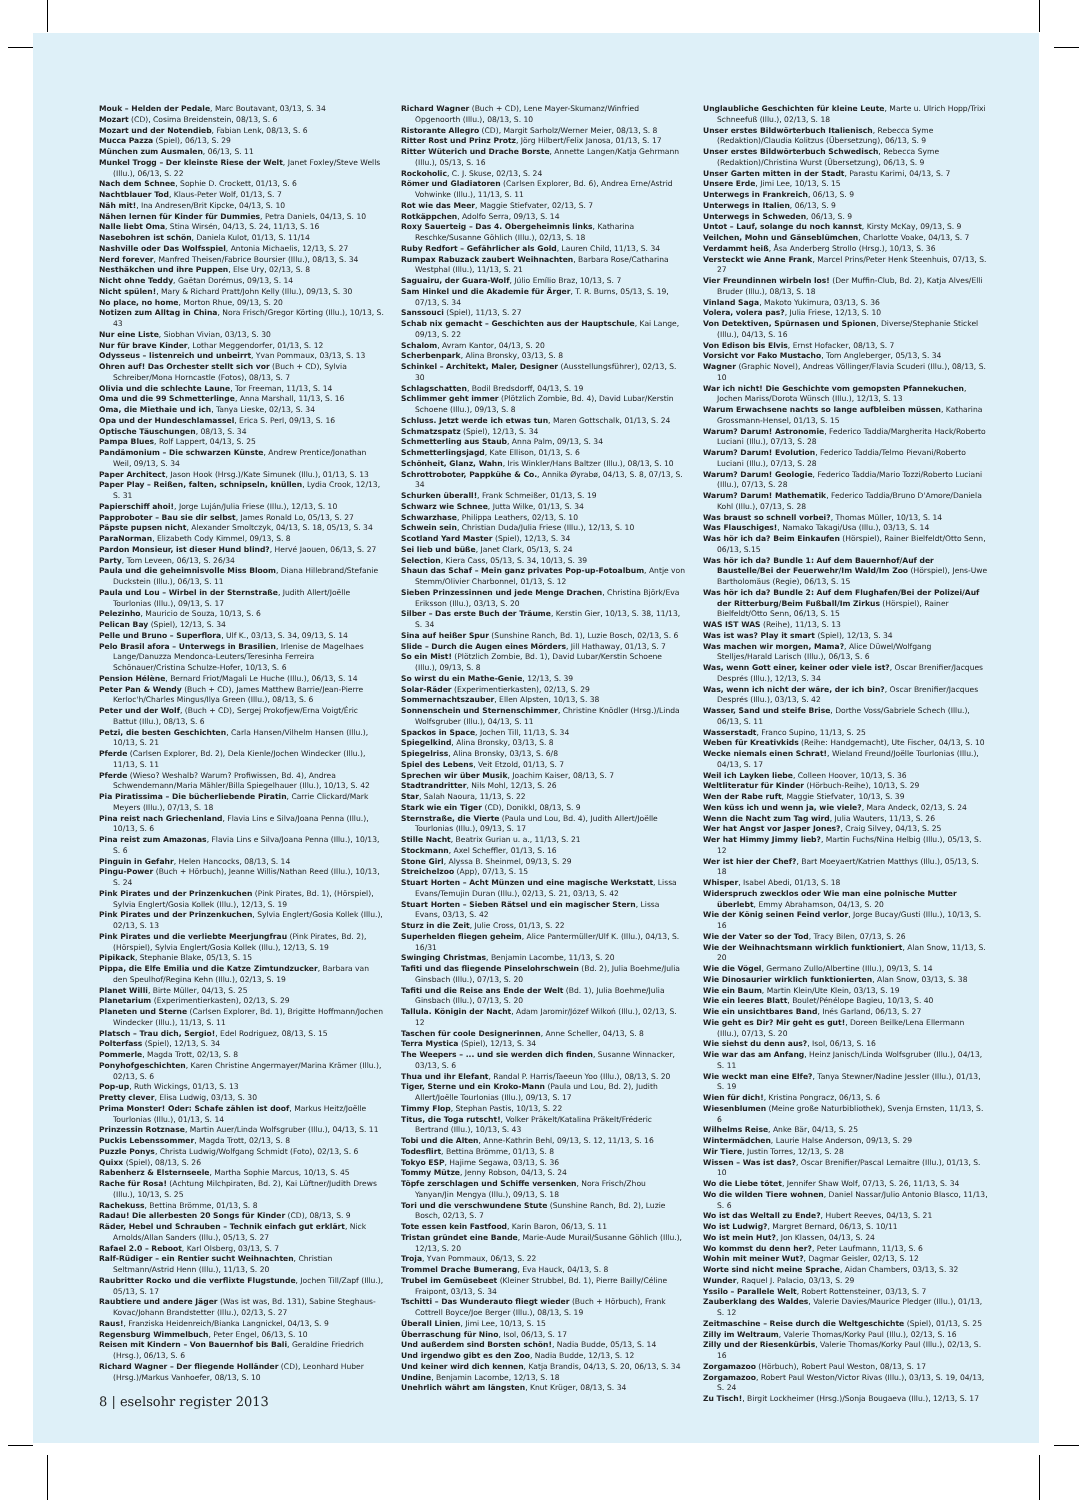Mouk – Helden der Pedale, Marc Boutavant, 03/13, S. 34
Mozart (CD), Cosima Breidenstein, 08/13, S. 6
Mozart und der Notendieb, Fabian Lenk, 08/13, S. 6
Mucca Pazza (Spiel), 06/13, S. 29
München zum Ausmalen, 06/13, S. 11
Munkel Trogg – Der kleinste Riese der Welt, Janet Foxley/Steve Wells (Illu.), 06/13, S. 22
Nach dem Schnee, Sophie D. Crockett, 01/13, S. 6
Nachtblauer Tod, Klaus-Peter Wolf, 01/13, S. 7
Näh mit!, Ina Andresen/Brit Kipcke, 04/13, S. 10
Nähen lernen für Kinder für Dummies, Petra Daniels, 04/13, S. 10
Nalle liebt Oma, Stina Wirsén, 04/13, S. 24, 11/13, S. 16
Nasebohren ist schön, Daniela Kulot, 01/13, S. 11/14
Nashville oder Das Wolfsspiel, Antonia Michaelis, 12/13, S. 27
Nerd forever, Manfred Theisen/Fabrice Boursier (Illu.), 08/13, S. 34
Nesthäkchen und ihre Puppen, Else Ury, 02/13, S. 8
Nicht ohne Teddy, Gaëtan Dorémus, 09/13, S. 14
Nicht spülen!, Mary & Richard Pratt/John Kelly (Illu.), 09/13, S. 30
No place, no home, Morton Rhue, 09/13, S. 20
Notizen zum Alltag in China, Nora Frisch/Gregor Körting (Illu.), 10/13, S. 43
Nur eine Liste, Siobhan Vivian, 03/13, S. 30
Nur für brave Kinder, Lothar Meggendorfer, 01/13, S. 12
Odysseus – listenreich und unbeirrt, Yvan Pommaux, 03/13, S. 13
Ohren auf! Das Orchester stellt sich vor (Buch + CD), Sylvia Schreiber/Mona Horncastle (Fotos), 08/13, S. 7
Olivia und die schlechte Laune, Tor Freeman, 11/13, S. 14
Oma und die 99 Schmetterlinge, Anna Marshall, 11/13, S. 16
Oma, die Miethaie und ich, Tanya Lieske, 02/13, S. 34
Opa und der Hundeschlamassel, Erica S. Perl, 09/13, S. 16
Optische Täuschungen, 08/13, S. 34
Pampa Blues, Rolf Lappert, 04/13, S. 25
Pandämonium – Die schwarzen Künste, Andrew Prentice/Jonathan Weil, 09/13, S. 34
Paper Architect, Jason Hook (Hrsg.)/Kate Simunek (Illu.), 01/13, S. 13
Paper Play – Reißen, falten, schnipseln, knüllen, Lydia Crook, 12/13, S. 31
Papierschiff ahoi!, Jorge Luján/Julia Friese (Illu.), 12/13, S. 10
Papproboter – Bau sie dir selbst, James Ronald Lo, 05/13, S. 27
Päpste pupsen nicht, Alexander Smoltczyk, 04/13, S. 18, 05/13, S. 34
ParaNorman, Elizabeth Cody Kimmel, 09/13, S. 8
Pardon Monsieur, ist dieser Hund blind?, Hervé Jaouen, 06/13, S. 27
Party, Tom Leveen, 06/13, S. 26/34
Paula und die geheimnisvolle Miss Bloom, Diana Hillebrand/Stefanie Duckstein (Illu.), 06/13, S. 11
Paula und Lou – Wirbel in der Sternstraße, Judith Allert/Joëlle Tourlonias (Illu.), 09/13, S. 17
Pelezinho, Mauricio de Souza, 10/13, S. 6
Pelican Bay (Spiel), 12/13, S. 34
Pelle und Bruno – Superflora, Ulf K., 03/13, S. 34, 09/13, S. 14
Pelo Brasil afora – Unterwegs in Brasilien, Irlenise de Magelhaes Lange/Danuzza Mendonca-Leuters/Teresinha Ferreira Schönauer/Cristina Schulze-Hofer, 10/13, S. 6
Pension Hélène, Bernard Friot/Magali Le Huche (Illu.), 06/13, S. 14
Peter Pan & Wendy (Buch + CD), James Matthew Barrie/Jean-Pierre Kerloc'h/Charles Mingus/Ilya Green (Illu.), 08/13, S. 6
Peter und der Wolf, (Buch + CD), Sergej Prokofjew/Erna Voigt/Éric Battut (Illu.), 08/13, S. 6
Petzi, die besten Geschichten, Carla Hansen/Vilhelm Hansen (Illu.), 10/13, S. 21
Pferde (Carlsen Explorer, Bd. 2), Dela Kienle/Jochen Windecker (Illu.), 11/13, S. 11
Pferde (Wieso? Weshalb? Warum? Profiwissen, Bd. 4), Andrea Schwendemann/Maria Mähler/Billa Spiegelhauer (Illu.), 10/13, S. 42
Pia Piratissima – Die bücherliebende Piratin, Carrie Clickard/Mark Meyers (Illu.), 07/13, S. 18
Pina reist nach Griechenland, Flavia Lins e Silva/Joana Penna (Illu.), 10/13, S. 6
Pina reist zum Amazonas, Flavia Lins e Silva/Joana Penna (Illu.), 10/13, S. 6
Pinguin in Gefahr, Helen Hancocks, 08/13, S. 14
Pingu-Power (Buch + Hörbuch), Jeanne Willis/Nathan Reed (Illu.), 10/13, S. 24
Pink Pirates und der Prinzenkuchen (Pink Pirates, Bd. 1), (Hörspiel), Sylvia Englert/Gosia Kollek (Illu.), 12/13, S. 19
Pink Pirates und der Prinzenkuchen, Sylvia Englert/Gosia Kollek (Illu.), 02/13, S. 13
Pink Pirates und die verliebte Meerjungfrau (Pink Pirates, Bd. 2), (Hörspiel), Sylvia Englert/Gosia Kollek (Illu.), 12/13, S. 19
Pipikack, Stephanie Blake, 05/13, S. 15
Pippa, die Elfe Emilia und die Katze Zimtundzucker, Barbara van den Speulhof/Regina Kehn (Illu.), 02/13, S. 19
Planet Willi, Birte Müller, 04/13, S. 25
Planetarium (Experimentierkasten), 02/13, S. 29
Planeten und Sterne (Carlsen Explorer, Bd. 1), Brigitte Hoffmann/Jochen Windecker (Illu.), 11/13, S. 11
Platsch – Trau dich, Sergio!, Edel Rodriguez, 08/13, S. 15
Polterfass (Spiel), 12/13, S. 34
Pommerle, Magda Trott, 02/13, S. 8
Ponyhofgeschichten, Karen Christine Angermayer/Marina Krämer (Illu.), 02/13, S. 6
Pop-up, Ruth Wickings, 01/13, S. 13
Pretty clever, Elisa Ludwig, 03/13, S. 30
Prima Monster! Oder: Schafe zählen ist doof, Markus Heitz/Joëlle Tourlonias (Illu.), 01/13, S. 14
Prinzessin Rotznase, Martin Auer/Linda Wolfsgruber (Illu.), 04/13, S. 11
Puckis Lebenssommer, Magda Trott, 02/13, S. 8
Puzzle Ponys, Christa Ludwig/Wolfgang Schmidt (Foto), 02/13, S. 6
Quixx (Spiel), 08/13, S. 26
Rabenherz & Elsternseele, Martha Sophie Marcus, 10/13, S. 45
Rache für Rosa! (Achtung Milchpiraten, Bd. 2), Kai Lüftner/Judith Drews (Illu.), 10/13, S. 25
Rachekuss, Bettina Brömme, 01/13, S. 8
Radau! Die allerbesten 20 Songs für Kinder (CD), 08/13, S. 9
Räder, Hebel und Schrauben – Technik einfach gut erklärt, Nick Arnolds/Allan Sanders (Illu.), 05/13, S. 27
Rafael 2.0 – Reboot, Karl Olsberg, 03/13, S. 7
Ralf-Rüdiger – ein Rentier sucht Weihnachten, Christian Seltmann/Astrid Henn (Illu.), 11/13, S. 20
Raubritter Rocko und die verflixte Flugstunde, Jochen Till/Zapf (Illu.), 05/13, S. 17
Raubtiere und andere Jäger (Was ist was, Bd. 131), Sabine Steghaus-Kovac/Johann Brandstetter (Illu.), 02/13, S. 27
Raus!, Franziska Heidenreich/Bianka Langnickel, 04/13, S. 9
Regensburg Wimmelbuch, Peter Engel, 06/13, S. 10
Reisen mit Kindern – Von Bauernhof bis Bali, Geraldine Friedrich (Hrsg.), 06/13, S. 6
Richard Wagner – Der fliegende Holländer (CD), Leonhard Huber (Hrsg.)/Markus Vanhoefer, 08/13, S. 10
Richard Wagner (Buch + CD), Lene Mayer-Skumanz/Winfried Opgenoorth (Illu.), 08/13, S. 10
Ristorante Allegro (CD), Margit Sarholz/Werner Meier, 08/13, S. 8
Ritter Rost und Prinz Protz, Jörg Hilbert/Felix Janosa, 01/13, S. 17
Ritter Wüterich und Drache Borste, Annette Langen/Katja Gehrmann (Illu.), 05/13, S. 16
Rockoholic, C. J. Skuse, 02/13, S. 24
Römer und Gladiatoren (Carlsen Explorer, Bd. 6), Andrea Erne/Astrid Vohwinke (Illu.), 11/13, S. 11
Rot wie das Meer, Maggie Stiefvater, 02/13, S. 7
Rotkäppchen, Adolfo Serra, 09/13, S. 14
Roxy Sauerteig – Das 4. Obergeheimnis links, Katharina Reschke/Susanne Göhlich (Illu.), 02/13, S. 18
Ruby Redfort – Gefährlicher als Gold, Lauren Child, 11/13, S. 34
Rumpax Rabuzack zaubert Weihnachten, Barbara Rose/Catharina Westphal (Illu.), 11/13, S. 21
Saguairu, der Guara-Wolf, Júlio Emílio Braz, 10/13, S. 7
Sam Hinkel und die Akademie für Ärger, T. R. Burns, 05/13, S. 19, 07/13, S. 34
Sanssouci (Spiel), 11/13, S. 27
Schab nix gemacht – Geschichten aus der Hauptschule, Kai Lange, 09/13, S. 22
Schalom, Avram Kantor, 04/13, S. 20
Scherbenpark, Alina Bronsky, 03/13, S. 8
Schinkel – Architekt, Maler, Designer (Ausstellungsführer), 02/13, S. 30
Schlagschatten, Bodil Bredsdorff, 04/13, S. 19
Schlimmer geht immer (Plötzlich Zombie, Bd. 4), David Lubar/Kerstin Schoene (Illu.), 09/13, S. 8
Schluss. Jetzt werde ich etwas tun, Maren Gottschalk, 01/13, S. 24
Schmatzspatz (Spiel), 12/13, S. 34
Schmetterling aus Staub, Anna Palm, 09/13, S. 34
Schmetterlingsjagd, Kate Ellison, 01/13, S. 6
Schönheit, Glanz, Wahn, Iris Winkler/Hans Baltzer (Illu.), 08/13, S. 10
Schrottroboter, Pappkühe & Co., Annika Øyrabø, 04/13, S. 8, 07/13, S. 34
Schurken überall!, Frank Schmeißer, 01/13, S. 19
Schwarz wie Schnee, Jutta Wilke, 01/13, S. 34
Schwarzhase, Philippa Leathers, 02/13, S. 10
Schwein sein, Christian Duda/Julia Friese (Illu.), 12/13, S. 10
Scotland Yard Master (Spiel), 12/13, S. 34
Sei lieb und büße, Janet Clark, 05/13, S. 24
Selection, Kiera Cass, 05/13, S. 34, 10/13, S. 39
Shaun das Schaf – Mein ganz privates Pop-up-Fotoalbum, Antje von Stemm/Olivier Charbonnel, 01/13, S. 12
Sieben Prinzessinnen und jede Menge Drachen, Christina Björk/Eva Eriksson (Illu.), 03/13, S. 20
Silber – Das erste Buch der Träume, Kerstin Gier, 10/13, S. 38, 11/13, S. 34
Sina auf heißer Spur (Sunshine Ranch, Bd. 1), Luzie Bosch, 02/13, S. 6
Slide – Durch die Augen eines Mörders, Jill Hathaway, 01/13, S. 7
So ein Mist! (Plötzlich Zombie, Bd. 1), David Lubar/Kerstin Schoene (Illu.), 09/13, S. 8
So wirst du ein Mathe-Genie, 12/13, S. 39
Solar-Räder (Experimentierkasten), 02/13, S. 29
Sommernachtszauber, Ellen Alpsten, 10/13, S. 38
Sonnenschein und Sternenschimmer, Christine Knödler (Hrsg.)/Linda Wolfsgruber (Illu.), 04/13, S. 11
Spackos in Space, Jochen Till, 11/13, S. 34
Spiegelkind, Alina Bronsky, 03/13, S. 8
Spiegelriss, Alina Bronsky, 03/13, S. 6/8
Spiel des Lebens, Veit Etzold, 01/13, S. 7
Sprechen wir über Musik, Joachim Kaiser, 08/13, S. 7
Stadtrandritter, Nils Mohl, 12/13, S. 26
Star, Salah Naoura, 11/13, S. 22
Stark wie ein Tiger (CD), Donikkl, 08/13, S. 9
Sternstraße, die Vierte (Paula und Lou, Bd. 4), Judith Allert/Joëlle Tourlonias (Illu.), 09/13, S. 17
Stille Nacht, Beatrix Gurian u. a., 11/13, S. 21
Stockmann, Axel Scheffler, 01/13, S. 16
Stone Girl, Alyssa B. Sheinmel, 09/13, S. 29
Streichelzoo (App), 07/13, S. 15
Stuart Horten – Acht Münzen und eine magische Werkstatt, Lissa Evans/Temujin Duran (Illu.), 02/13, S. 21, 03/13, S. 42
Stuart Horten – Sieben Rätsel und ein magischer Stern, Lissa Evans, 03/13, S. 42
Sturz in die Zeit, Julie Cross, 01/13, S. 22
Superhelden fliegen geheim, Alice Pantermüller/Ulf K. (Illu.), 04/13, S. 16/31
Swinging Christmas, Benjamin Lacombe, 11/13, S. 20
Tafiti und das fliegende Pinselohrschwein (Bd. 2), Julia Boehme/Julia Ginsbach (Illu.), 07/13, S. 20
Tafiti und die Reise ans Ende der Welt (Bd. 1), Julia Boehme/Julia Ginsbach (Illu.), 07/13, S. 20
Tallula. Königin der Nacht, Adam Jaromir/Józef Wilkoń (Illu.), 02/13, S. 12
Taschen für coole Designerinnen, Anne Scheller, 04/13, S. 8
Terra Mystica (Spiel), 12/13, S. 34
The Weepers – ... und sie werden dich finden, Susanne Winnacker, 03/13, S. 6
Thua und ihr Elefant, Randal P. Harris/Taeeun Yoo (Illu.), 08/13, S. 20
Tiger, Sterne und ein Kroko-Mann (Paula und Lou, Bd. 2), Judith Allert/Joëlle Tourlonias (Illu.), 09/13, S. 17
Timmy Flop, Stephan Pastis, 10/13, S. 22
Titus, die Toga rutscht!, Volker Präkelt/Katalina Präkelt/Fréderic Bertrand (Illu.), 10/13, S. 43
Tobi und die Alten, Anne-Kathrin Behl, 09/13, S. 12, 11/13, S. 16
Todesflirt, Bettina Brömme, 01/13, S. 8
Tokyo ESP, Hajime Segawa, 03/13, S. 36
Tommy Mütze, Jenny Robson, 04/13, S. 24
Töpfe zerschlagen und Schiffe versenken, Nora Frisch/Zhou Yanyan/Jin Mengya (Illu.), 09/13, S. 18
Tori und die verschwundene Stute (Sunshine Ranch, Bd. 2), Luzie Bosch, 02/13, S. 7
Tote essen kein Fastfood, Karin Baron, 06/13, S. 11
Tristan gründet eine Bande, Marie-Aude Murail/Susanne Göhlich (Illu.), 12/13, S. 20
Troja, Yvan Pommaux, 06/13, S. 22
Trommel Drache Bumerang, Eva Hauck, 04/13, S. 8
Trubel im Gemüsebeet (Kleiner Strubbel, Bd. 1), Pierre Bailly/Céline Fraipont, 03/13, S. 34
Tschitti – Das Wunderauto fliegt wieder (Buch + Hörbuch), Frank Cottrell Boyce/Joe Berger (Illu.), 08/13, S. 19
Überall Linien, Jimi Lee, 10/13, S. 15
Überraschung für Nino, Isol, 06/13, S. 17
Und außerdem sind Borsten schön!, Nadia Budde, 05/13, S. 14
Und irgendwo gibt es den Zoo, Nadia Budde, 12/13, S. 12
Und keiner wird dich kennen, Katja Brandis, 04/13, S. 20, 06/13, S. 34
Undine, Benjamin Lacombe, 12/13, S. 18
Unehrlich währt am längsten, Knut Krüger, 08/13, S. 34
Unglaubliche Geschichten für kleine Leute, Marte u. Ulrich Hopp/Trixi Schneefuß (Illu.), 02/13, S. 18
Unser erstes Bildwörterbuch Italienisch, Rebecca Syme (Redaktion)/Claudia Kolitzus (Übersetzung), 06/13, S. 9
Unser erstes Bildwörterbuch Schwedisch, Rebecca Syme (Redaktion)/Christina Wurst (Übersetzung), 06/13, S. 9
Unser Garten mitten in der Stadt, Parastu Karimi, 04/13, S. 7
Unsere Erde, Jimi Lee, 10/13, S. 15
Unterwegs in Frankreich, 06/13, S. 9
Unterwegs in Italien, 06/13, S. 9
Unterwegs in Schweden, 06/13, S. 9
Untot – Lauf, solange du noch kannst, Kirsty McKay, 09/13, S. 9
Veilchen, Mohn und Gänseblümchen, Charlotte Voake, 04/13, S. 7
Verdammt heiß, Åsa Anderberg Strollo (Hrsg.), 10/13, S. 36
Versteckt wie Anne Frank, Marcel Prins/Peter Henk Steenhuis, 07/13, S. 27
Vier Freundinnen wirbeln los! (Der Muffin-Club, Bd. 2), Katja Alves/Elli Bruder (Illu.), 08/13, S. 18
Vinland Saga, Makoto Yukimura, 03/13, S. 36
Volera, volera pas?, Julia Friese, 12/13, S. 10
Von Detektiven, Spürnasen und Spionen, Diverse/Stephanie Stickel (Illu.), 04/13, S. 16
Von Edison bis Elvis, Ernst Hofacker, 08/13, S. 7
Vorsicht vor Fako Mustacho, Tom Angleberger, 05/13, S. 34
Wagner (Graphic Novel), Andreas Völlinger/Flavia Scuderi (Illu.), 08/13, S. 10
War ich nicht! Die Geschichte vom gemopsten Pfannekuchen, Jochen Mariss/Dorota Wünsch (Illu.), 12/13, S. 13
Warum Erwachsene nachts so lange aufbleiben müssen, Katharina Grossmann-Hensel, 01/13, S. 15
Warum? Darum! Astronomie, Federico Taddia/Margherita Hack/Roberto Luciani (Illu.), 07/13, S. 28
Warum? Darum! Evolution, Federico Taddia/Telmo Pievani/Roberto Luciani (Illu.), 07/13, S. 28
Warum? Darum! Geologie, Federico Taddia/Mario Tozzi/Roberto Luciani (Illu.), 07/13, S. 28
Warum? Darum! Mathematik, Federico Taddia/Bruno D'Amore/Daniela Kohl (Illu.), 07/13, S. 28
Was braust so schnell vorbei?, Thomas Müller, 10/13, S. 14
Was Flauschiges!, Namako Takagi/Usa (Illu.), 03/13, S. 14
Was hör ich da? Beim Einkaufen (Hörspiel), Rainer Bielfeldt/Otto Senn, 06/13, S.15
Was hör ich da? Bundle 1: Auf dem Bauernhof/Auf der Baustelle/Bei der Feuerwehr/Im Wald/Im Zoo (Hörspiel), Jens-Uwe Bartholomäus (Regie), 06/13, S. 15
Was hör ich da? Bundle 2: Auf dem Flughafen/Bei der Polizei/Auf der Ritterburg/Beim Fußball/Im Zirkus (Hörspiel), Rainer Bielfeldt/Otto Senn, 06/13, S. 15
WAS IST WAS (Reihe), 11/13, S. 13
Was ist was? Play it smart (Spiel), 12/13, S. 34
Was machen wir morgen, Mama?, Alice Düwel/Wolfgang Stelljes/Harald Larisch (Illu.), 06/13, S. 6
Was, wenn Gott einer, keiner oder viele ist?, Oscar Brenifier/Jacques Després (Illu.), 12/13, S. 34
Was, wenn ich nicht der wäre, der ich bin?, Oscar Brenifier/Jacques Després (Illu.), 03/13, S. 42
Wasser, Sand und steife Brise, Dorthe Voss/Gabriele Schech (Illu.), 06/13, S. 11
Wasserstadt, Franco Supino, 11/13, S. 25
Weben für Kreativkids (Reihe: Handgemacht), Ute Fischer, 04/13, S. 10
Wecke niemals einen Schrat!, Wieland Freund/Joëlle Tourlonias (Illu.), 04/13, S. 17
Weil ich Layken liebe, Colleen Hoover, 10/13, S. 36
Weltliteratur für Kinder (Hörbuch-Reihe), 10/13, S. 29
Wen der Rabe ruft, Maggie Stiefvater, 10/13, S. 39
Wen küss ich und wenn ja, wie viele?, Mara Andeck, 02/13, S. 24
Wenn die Nacht zum Tag wird, Julia Wauters, 11/13, S. 26
Wer hat Angst vor Jasper Jones?, Craig Silvey, 04/13, S. 25
Wer hat Himmy Jimmy lieb?, Martin Fuchs/Nina Helbig (Illu.), 05/13, S. 12
Wer ist hier der Chef?, Bart Moeyaert/Katrien Matthys (Illu.), 05/13, S. 18
Whisper, Isabel Abedi, 01/13, S. 18
Widerspruch zwecklos oder Wie man eine polnische Mutter überlebt, Emmy Abrahamson, 04/13, S. 20
Wie der König seinen Feind verlor, Jorge Bucay/Gusti (Illu.), 10/13, S. 16
Wie der Vater so der Tod, Tracy Bilen, 07/13, S. 26
Wie der Weihnachtsmann wirklich funktioniert, Alan Snow, 11/13, S. 20
Wie die Vögel, Germano Zullo/Albertine (Illu.), 09/13, S. 14
Wie Dinosaurier wirklich funktionierten, Alan Snow, 03/13, S. 38
Wie ein Baum, Martin Klein/Ute Klein, 03/13, S. 19
Wie ein leeres Blatt, Boulet/Pénélope Bagieu, 10/13, S. 40
Wie ein unsichtbares Band, Inés Garland, 06/13, S. 27
Wie geht es Dir? Mir geht es gut!, Doreen Beilke/Lena Ellermann (Illu.), 07/13, S. 20
Wie siehst du denn aus?, Isol, 06/13, S. 16
Wie war das am Anfang, Heinz Janisch/Linda Wolfsgruber (Illu.), 04/13, S. 11
Wie weckt man eine Elfe?, Tanya Stewner/Nadine Jessler (Illu.), 01/13, S. 19
Wien für dich!, Kristina Pongracz, 06/13, S. 6
Wiesenblumen (Meine große Naturbibliothek), Svenja Ernsten, 11/13, S. 6
Wilhelms Reise, Anke Bär, 04/13, S. 25
Wintermädchen, Laurie Halse Anderson, 09/13, S. 29
Wir Tiere, Justin Torres, 12/13, S. 28
Wissen – Was ist das?, Oscar Brenifier/Pascal Lemaitre (Illu.), 01/13, S. 10
Wo die Liebe tötet, Jennifer Shaw Wolf, 07/13, S. 26, 11/13, S. 34
Wo die wilden Tiere wohnen, Daniel Nassar/Julio Antonio Blasco, 11/13, S. 6
Wo ist das Weltall zu Ende?, Hubert Reeves, 04/13, S. 21
Wo ist Ludwig?, Margret Bernard, 06/13, S. 10/11
Wo ist mein Hut?, Jon Klassen, 04/13, S. 24
Wo kommst du denn her?, Peter Laufmann, 11/13, S. 6
Wohin mit meiner Wut?, Dagmar Geisler, 02/13, S. 12
Worte sind nicht meine Sprache, Aidan Chambers, 03/13, S. 32
Wunder, Raquel J. Palacio, 03/13, S. 29
Yssilo – Parallele Welt, Robert Rottensteiner, 03/13, S. 7
Zauberklang des Waldes, Valerie Davies/Maurice Pledger (Illu.), 01/13, S. 12
Zeitmaschine – Reise durch die Weltgeschichte (Spiel), 01/13, S. 25
Zilly im Weltraum, Valerie Thomas/Korky Paul (Illu.), 02/13, S. 16
Zilly und der Riesenkürbis, Valerie Thomas/Korky Paul (Illu.), 02/13, S. 16
Zorgamazoo (Hörbuch), Robert Paul Weston, 08/13, S. 17
Zorgamazoo, Robert Paul Weston/Victor Rivas (Illu.), 03/13, S. 19, 04/13, S. 24
Zu Tisch!, Birgit Lockheimer (Hrsg.)/Sonja Bougaeva (Illu.), 12/13, S. 17
8 | eselsohr register 2013